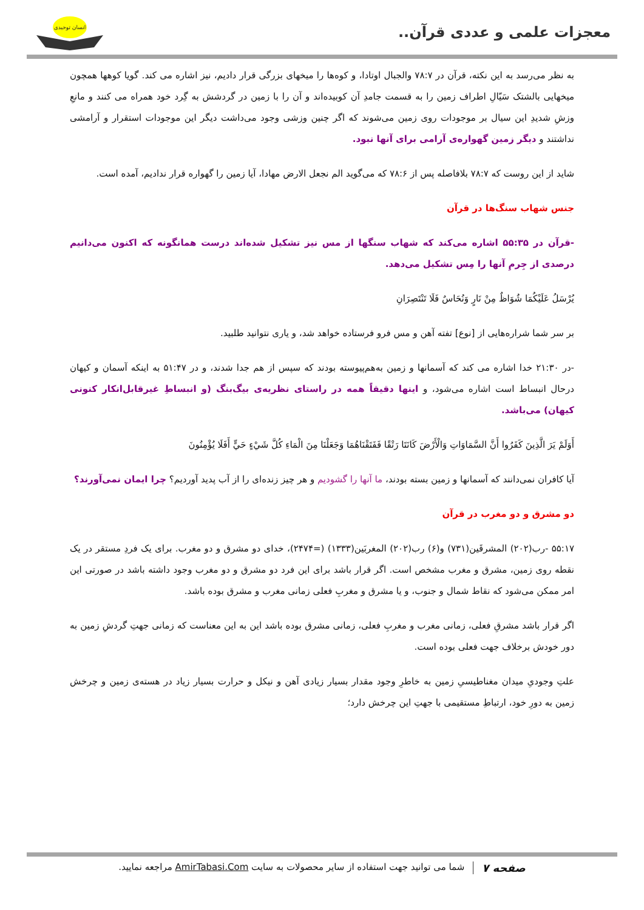معجزات علمی و عددی قرآن..
انسان توحیدی
به نظر می‌رسد به این نکته، قرآن در ۷۸:۷ والجبال اوتادا، و کوه‌ها را میخهای بزرگی قرار دادیم، نیز اشاره می کند. گویا کوهها همچون میخهایی بالشتک سَیّالِ اطراف زمین را به قسمت جامدِ آن کوبیده‌اند و آن را با زمین در گردشش به گِرد خود همراه می کنند و مانعِ وزشِ شدیدِ این سیال بر موجودات روی زمین می‌شوند که اگر چنین وزشی وجود می‌داشت دیگر این موجودات استقرار و آرامشی نداشتند و دیگر زمین گهواره‌ی آرامی برای آنها نبود.
شاید از این روست که ۷۸:۷ بلافاصله پس از ۷۸:۶ که می‌گوید الم نجعل الارض مهادا، آیا زمین را گهواره قرار ندادیم، آمده است.
جنس شهاب سنگ‌ها در قرآن
-قرآن در ۵۵:۳۵ اشاره می‌کند که شهاب سنگها از مس نیز تشکیل شده‌اند درست همانگونه که اکنون می‌دانیم درصدی از جِرمِ آنها را مِس تشکیل می‌دهد.
يُرْسَلُ عَلَيْكُمَا شُوَاظٌ مِنْ نَارٍ وَنُحَاسٌ فَلَا تَنْتَصِرَانِ
بر سر شما شراره‌هایی از [نوع] تفته آهن و مس فرو فرستاده خواهد شد، و یاری نتوانید طلبید.
-در ۲۱:۳۰ خدا اشاره می کند که آسمانها و زمین به‌هم‌پیوسته بودند که سپس از هم جدا شدند، و در ۵۱:۴۷ به اینکه آسمان و کیهان درحال انبساط است اشاره می‌شود، و اینها دقیقاً همه در راستای نظریه‌ی بیگ‌بنگ (و انبساطِ غیرقابل‌انکار کنونی کیهان) می‌باشد.
أَوَلَمْ يَرَ الَّذِينَ كَفَرُوا أَنَّ السَّمَاوَاتِ وَالْأَرْضَ كَانَتَا رَتْقًا فَفَتَقْنَاهُمَا وَجَعَلْنَا مِنَ الْمَاءِ كُلَّ شَيْءٍ حَيٍّ أَفَلَا يُؤْمِنُونَ
آیا کافران نمی‌دانند که آسمانها و زمین بسته بودند، ما آنها را گشودیم و هر چیز زنده‌ای را از آب پدید آوردیم؟ چرا ایمان نمی‌آورند؟
دو مشرق و دو مغرب در قرآن
۵۵:۱۷ -رب(۲۰۲) المشرقَین(۷۳۱) و(۶) رب(۲۰۲) المغربَین(۱۳۳۳) (=۲۴۷۴)، خدای دو مشرق و دو مغرب. برای یک فردِ مستقر در یک نقطه روی زمین، مشرق و مغرب مشخص است. اگر قرار باشد برای این فرد دو مشرق و دو مغرب وجود داشته باشد در صورتی این امر ممکن می‌شود که نقاط شمال و جنوب، و یا مشرق و مغربِ فعلی زمانی مغرب و مشرق بوده باشد.
اگر قرار باشد مشرقِ فعلی، زمانی مغرب و مغربِ فعلی، زمانی مشرق بوده باشد این به این معناست که زمانی جهتِ گردشِ زمین به دور خودش برخلاف جهت فعلی بوده است.
علتِ وجودیِ میدان مغناطیسیِ زمین به خاطرِ وجود مقدار بسیار زیادی آهن و نیکل و حرارت بسیار زیاد در هسته‌ی زمین و چرخش زمین به دورِ خود، ارتباطِ مستقیمی با جهتِ این چرخش دارد؛
صفحه ۷ شما می توانید جهت استفاده از سایر محصولات به سایت AmirTabasi.Com مراجعه نمایید.